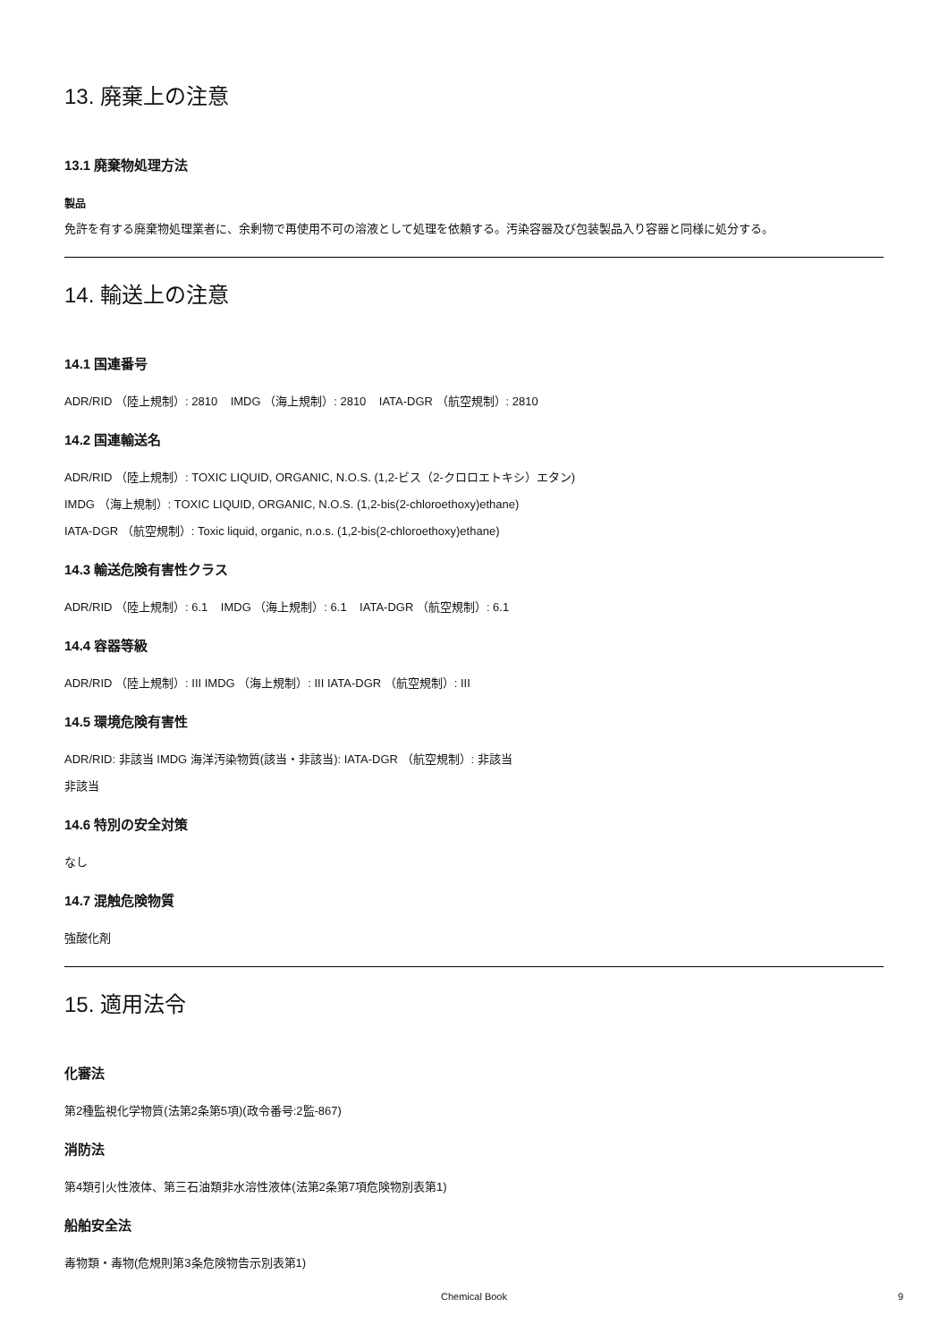13. 廃棄上の注意
13.1 廃棄物処理方法
製品
免許を有する廃棄物処理業者に、余剰物で再使用不可の溶液として処理を依頼する。汚染容器及び包装製品入り容器と同様に処分する。
14. 輸送上の注意
14.1 国連番号
ADR/RID （陸上規制）: 2810 IMDG （海上規制）: 2810 IATA-DGR （航空規制）: 2810
14.2 国連輸送名
ADR/RID （陸上規制）: TOXIC LIQUID, ORGANIC, N.O.S. (1,2-ビス（2-クロロエトキシ）エタン)
IMDG （海上規制）: TOXIC LIQUID, ORGANIC, N.O.S. (1,2-bis(2-chloroethoxy)ethane)
IATA-DGR （航空規制）: Toxic liquid, organic, n.o.s. (1,2-bis(2-chloroethoxy)ethane)
14.3 輸送危険有害性クラス
ADR/RID （陸上規制）: 6.1 IMDG （海上規制）: 6.1 IATA-DGR （航空規制）: 6.1
14.4 容器等級
ADR/RID （陸上規制）: III IMDG （海上規制）: III IATA-DGR （航空規制）: III
14.5 環境危険有害性
ADR/RID: 非該当 IMDG 海洋汚染物質(該当・非該当): IATA-DGR （航空規制）: 非該当
非該当
14.6 特別の安全対策
なし
14.7 混触危険物質
強酸化剤
15. 適用法令
化審法
第2種監視化学物質(法第2条第5項)(政令番号:2監-867)
消防法
第4類引火性液体、第三石油類非水溶性液体(法第2条第7項危険物別表第1)
船舶安全法
毒物類・毒物(危規則第3条危険物告示別表第1)
Chemical Book 9